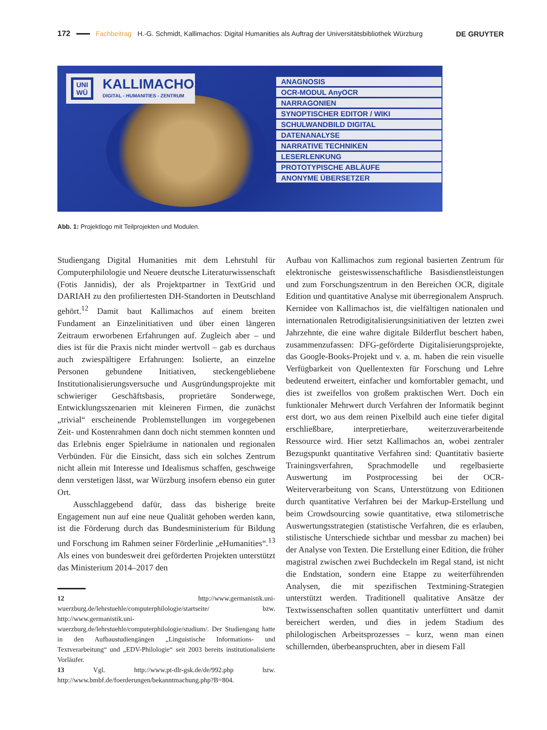172 Fachbeitrag H.-G. Schmidt, Kallimachos: Digital Humanities als Auftrag der Universitätsbibliothek Würzburg DE GRUYTER
UNI
WÜ KALLIMACHOS
DIGITAL - HUMANITIES - ZENTRUM
ANAGNOSIS
OCR-MODUL AnyOCR
NARRAGONIEN
SYNOPTISCHER EDITOR / WIKI
SCHULWANDBILD DIGITAL
DATENANALYSE
NARRATIVE TECHNIKEN
LESERLENKUNG
PROTOTYPISCHE ABLÄUFE
ANONYME ÜBERSETZER
Abb. 1: Projektlogo mit Teilprojekten und Modulen.
Studiengang Digital Humanities mit dem Lehrstuhl für Computerphilologie und Neuere deutsche Literaturwissenschaft (Fotis Jannidis), der als Projektpartner in TextGrid und DARIAH zu den profiliertesten DH-Standorten in Deutschland gehört.<sup>12</sup> Damit baut Kallimachos auf einem breiten Fundament an Einzelinitiativen und über einen längeren Zeitraum erworbenen Erfahrungen auf. Zugleich aber – und dies ist für die Praxis nicht minder wertvoll – gab es durchaus auch zwiespältigere Erfahrungen: Isolierte, an einzelne Personen gebundene Initiativen, steckengebliebene Institutionalisierungsversuche und Ausgründungsprojekte mit schwieriger Geschäftsbasis, proprietäre Sonderwege, Entwicklungsszenarien mit kleineren Firmen, die zunächst „trivial“ erscheinende Problemstellungen im vorgegebenen Zeit- und Kostenrahmen dann doch nicht stemmen konnten und das Erlebnis enger Spielräume in nationalen und regionalen Verbünden. Für die Einsicht, dass sich ein solches Zentrum nicht allein mit Interesse und Idealismus schaffen, geschweige denn verstetigen lässt, war Würzburg insofern ebenso ein guter Ort.
Ausschlaggebend dafür, dass das bisherige breite Engagement nun auf eine neue Qualität gehoben werden kann, ist die Förderung durch das Bundesministerium für Bildung und Forschung im Rahmen seiner Förderlinie „eHumanities“.<sup>13</sup> Als eines von bundesweit drei geförderten Projekten unterstützt das Ministerium 2014–2017 den
12 http://www.germanistik.uni-wuerzburg.de/lehrstuehle/computerphilologie/startseite/ bzw. http://www.germanistik.uni-wuerzburg.de/lehrstuehle/computerphilologie/studium/. Der Studiengang hatte in den Aufbaustudiengängen „Linguistische Informations- und Textverarbeitung“ und „EDV-Philologie“ seit 2003 bereits institutionalisierte Vorläufer.
13 Vgl. http://www.pt-dlr-gsk.de/de/992.php bzw. http://www.bmbf.de/foerderungen/bekanntmachung.php?B=804.
Aufbau von Kallimachos zum regional basierten Zentrum für elektronische geisteswissenschaftliche Basisdienstleistungen und zum Forschungszentrum in den Bereichen OCR, digitale Edition und quantitative Analyse mit überregionalem Anspruch. Kernidee von Kallimachos ist, die vielfältigen nationalen und internationalen Retrodigitalisierungsinitiativen der letzten zwei Jahrzehnte, die eine wahre digitale Bilderflut beschert haben, zusammenzufassen: DFG-geförderte Digitalisierungsprojekte, das Google-Books-Projekt und v. a. m. haben die rein visuelle Verfügbarkeit von Quellentexten für Forschung und Lehre bedeutend erweitert, einfacher und komfortabler gemacht, und dies ist zweifellos von großem praktischen Wert. Doch ein funktionaler Mehrwert durch Verfahren der Informatik beginnt erst dort, wo aus dem reinen Pixelbild auch eine tiefer digital erschließbare, interpretierbare, weiterzuverarbeitende Ressource wird. Hier setzt Kallimachos an, wobei zentraler Bezugspunkt quantitative Verfahren sind: Quantitativ basierte Trainingsverfahren, Sprachmodelle und regelbasierte Auswertung im Postprocessing bei der OCR-Weiterverarbeitung von Scans, Unterstützung von Editionen durch quantitative Verfahren bei der Markup-Erstellung und beim Crowdsourcing sowie quantitative, etwa stilometrische Auswertungsstrategien (statistische Verfahren, die es erlauben, stilistische Unterschiede sichtbar und messbar zu machen) bei der Analyse von Texten. Die Erstellung einer Edition, die früher magistral zwischen zwei Buchdeckeln im Regal stand, ist nicht die Endstation, sondern eine Etappe zu weiterführenden Analysen, die mit spezifischen Textmining-Strategien unterstützt werden. Traditionell qualitative Ansätze der Textwissenschaften sollen quantitativ unterfüttert und damit bereichert werden, und dies in jedem Stadium des philologischen Arbeitsprozesses – kurz, wenn man einen schillernden, überbeanspruchten, aber in diesem Fall